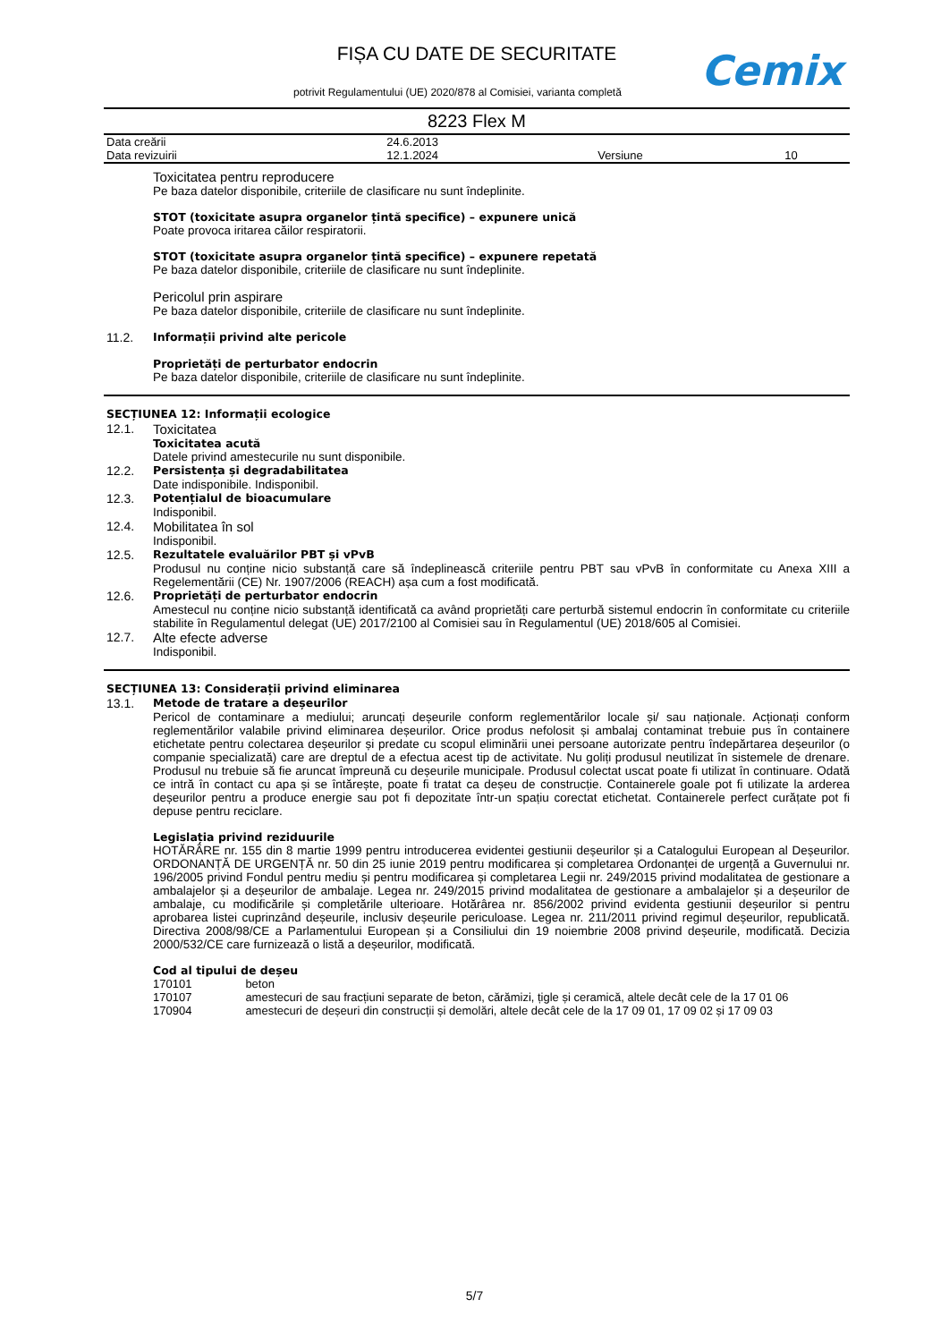FIȘA CU DATE DE SECURITATE
potrivit Regulamentului (UE) 2020/878 al Comisiei, varianta completă
Cemix
8223 Flex M
| Data creării | 24.6.2013 | | |
| Data revizuirii | 12.1.2024 | Versiune | 10 |
Toxicitatea pentru reproducere
Pe baza datelor disponibile, criteriile de clasificare nu sunt îndeplinite.
STOT (toxicitate asupra organelor țintă specifice) – expunere unică
Poate provoca iritarea căilor respiratorii.
STOT (toxicitate asupra organelor țintă specifice) – expunere repetată
Pe baza datelor disponibile, criteriile de clasificare nu sunt îndeplinite.
Pericolul prin aspirare
Pe baza datelor disponibile, criteriile de clasificare nu sunt îndeplinite.
11.2. Informații privind alte pericole
Proprietăți de perturbator endocrin
Pe baza datelor disponibile, criteriile de clasificare nu sunt îndeplinite.
SECȚIUNEA 12: Informații ecologice
12.1. Toxicitatea
Toxicitatea acută
Datele privind amestecurile nu sunt disponibile.
12.2. Persistența și degradabilitatea
Date indisponibile. Indisponibil.
12.3. Potențialul de bioacumulare
Indisponibil.
12.4. Mobilitatea în sol
Indisponibil.
12.5. Rezultatele evaluărilor PBT și vPvB
Produsul nu conține nicio substanță care să îndeplinească criteriile pentru PBT sau vPvB în conformitate cu Anexa XIII a Regelementării (CE) Nr. 1907/2006 (REACH) așa cum a fost modificată.
12.6. Proprietăți de perturbator endocrin
Amestecul nu conține nicio substanță identificată ca având proprietăți care perturbă sistemul endocrin în conformitate cu criteriile stabilite în Regulamentul delegat (UE) 2017/2100 al Comisiei sau în Regulamentul (UE) 2018/605 al Comisiei.
12.7. Alte efecte adverse
Indisponibil.
SECȚIUNEA 13: Considerații privind eliminarea
13.1. Metode de tratare a deșeurilor
Pericol de contaminare a mediului; aruncați deșeurile conform reglementărilor locale și/ sau naționale. Acționați conform reglementărilor valabile privind eliminarea deșeurilor. Orice produs nefolosit și ambalaj contaminat trebuie pus în containere etichetate pentru colectarea deșeurilor și predate cu scopul eliminării unei persoane autorizate pentru îndepărtarea deșeurilor (o companie specializată) care are dreptul de a efectua acest tip de activitate. Nu goliți produsul neutilizat în sistemele de drenare. Produsul nu trebuie să fie aruncat împreună cu deșeurile municipale. Produsul colectat uscat poate fi utilizat în continuare. Odată ce intră în contact cu apa și se întărește, poate fi tratat ca deșeu de construcție. Containerele goale pot fi utilizate la arderea deșeurilor pentru a produce energie sau pot fi depozitate într-un spațiu corectat etichetat. Containerele perfect curățate pot fi depuse pentru reciclare.
Legislația privind reziduurile
HOTĂRÂRE nr. 155 din 8 martie 1999 pentru introducerea evidentei gestiunii deșeurilor și a Catalogului European al Deșeurilor. ORDONANȚĂ DE URGENȚĂ nr. 50 din 25 iunie 2019 pentru modificarea și completarea Ordonanței de urgență a Guvernului nr. 196/2005 privind Fondul pentru mediu și pentru modificarea și completarea Legii nr. 249/2015 privind modalitatea de gestionare a ambalajelor și a deșeurilor de ambalaje. Legea nr. 249/2015 privind modalitatea de gestionare a ambalajelor și a deșeurilor de ambalaje, cu modificările și completările ulterioare. Hotărârea nr. 856/2002 privind evidenta gestiunii deșeurilor si pentru aprobarea listei cuprinzând deșeurile, inclusiv deșeurile periculoase. Legea nr. 211/2011 privind regimul deșeurilor, republicată. Directiva 2008/98/CE a Parlamentului European și a Consiliului din 19 noiembrie 2008 privind deșeurile, modificată. Decizia 2000/532/CE care furnizează o listă a deșeurilor, modificată.
Cod al tipului de deșeu
| 170101 | beton |
| 170107 | amestecuri de sau fracțiuni separate de beton, cărămizi, țigle și ceramică, altele decât cele de la 17 01 06 |
| 170904 | amestecuri de deșeuri din construcții și demolări, altele decât cele de la 17 09 01, 17 09 02 și 17 09 03 |
5/7